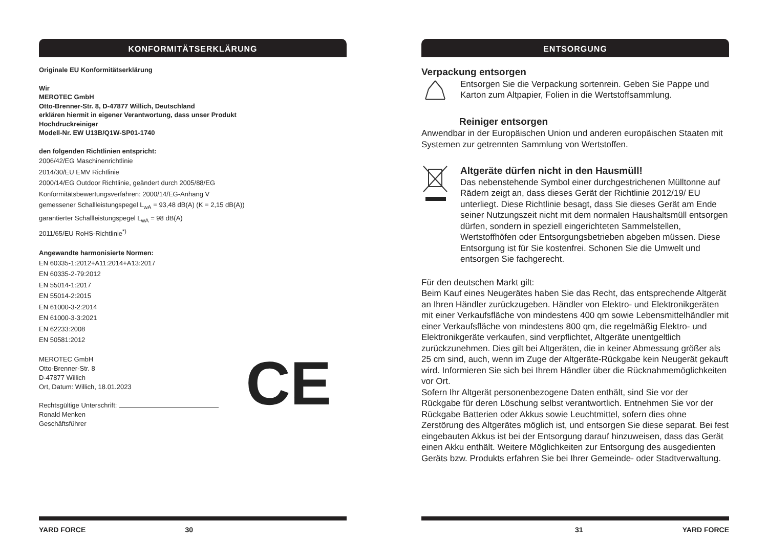KONFORMITÄTSERKLÄRUNG
Originale EU Konformitätserklärung
Wir
MEROTEC GmbH
Otto-Brenner-Str. 8, D-47877 Willich, Deutschland
erklären hiermit in eigener Verantwortung, dass unser Produkt
Hochdruckreiniger
Modell-Nr. EW U13B/Q1W-SP01-1740
den folgenden Richtlinien entspricht:
2006/42/EG Maschinenrichtlinie
2014/30/EU EMV Richtlinie
2000/14/EG Outdoor Richtlinie, geändert durch 2005/88/EG
Konformitätsbewertungsverfahren: 2000/14/EG-Anhang V
gemessener Schallleistungspegel L<sub>wA</sub> = 93,48 dB(A) (K = 2,15 dB(A))
garantierter Schallleistungspegel L<sub>wA</sub> = 98 dB(A)
2011/65/EU RoHS-Richtlinie<sup>*)</sup>
Angewandte harmonisierte Normen:
EN 60335-1:2012+A11:2014+A13:2017
EN 60335-2-79:2012
EN 55014-1:2017
EN 55014-2:2015
EN 61000-3-2:2014
EN 61000-3-3:2021
EN 62233:2008
EN 50581:2012
MEROTEC GmbH
Otto-Brenner-Str. 8
D-47877 Willich
Ort, Datum: Willich, 18.01.2023
Rechtsgültige Unterschrift:
Ronald Menken
Geschäftsführer
CE
YARD FORCE 30
ENTSORGUNG
Verpackung entsorgen
Entsorgen Sie die Verpackung sortenrein. Geben Sie Pappe und Karton zum Altpapier, Folien in die Wertstoffsammlung.
Reiniger entsorgen
Anwendbar in der Europäischen Union und anderen europäischen Staaten mit Systemen zur getrennten Sammlung von Wertstoffen.
Altgeräte dürfen nicht in den Hausmüll!
Das nebenstehende Symbol einer durchgestrichenen Mülltonne auf Rädern zeigt an, dass dieses Gerät der Richtlinie 2012/19/ EU unterliegt. Diese Richtlinie besagt, dass Sie dieses Gerät am Ende seiner Nutzungszeit nicht mit dem normalen Haushaltsmüll entsorgen dürfen, sondern in speziell eingerichteten Sammelstellen, Wertstoffhöfen oder Entsorgungsbetrieben abgeben müssen. Diese Entsorgung ist für Sie kostenfrei. Schonen Sie die Umwelt und entsorgen Sie fachgerecht.
Für den deutschen Markt gilt:
Beim Kauf eines Neugerätes haben Sie das Recht, das entsprechende Altgerät an Ihren Händler zurückzugeben. Händler von Elektro- und Elektronikgeräten mit einer Verkaufsfläche von mindestens 400 qm sowie Lebensmittelhändler mit einer Verkaufsfläche von mindestens 800 qm, die regelmäßig Elektro- und Elektronikgeräte verkaufen, sind verpflichtet, Altgeräte unentgeltlich zurückzunehmen. Dies gilt bei Altgeräten, die in keiner Abmessung größer als 25 cm sind, auch, wenn im Zuge der Altgeräte-Rückgabe kein Neugerät gekauft wird. Informieren Sie sich bei Ihrem Händler über die Rücknahmemöglichkeiten vor Ort.
Sofern Ihr Altgerät personenbezogene Daten enthält, sind Sie vor der Rückgabe für deren Löschung selbst verantwortlich. Entnehmen Sie vor der Rückgabe Batterien oder Akkus sowie Leuchtmittel, sofern dies ohne Zerstörung des Altgerätes möglich ist, und entsorgen Sie diese separat. Bei fest eingebauten Akkus ist bei der Entsorgung darauf hinzuweisen, dass das Gerät einen Akku enthält. Weitere Möglichkeiten zur Entsorgung des ausgedienten Geräts bzw. Produkts erfahren Sie bei Ihrer Gemeinde- oder Stadtverwaltung.
31 YARD FORCE